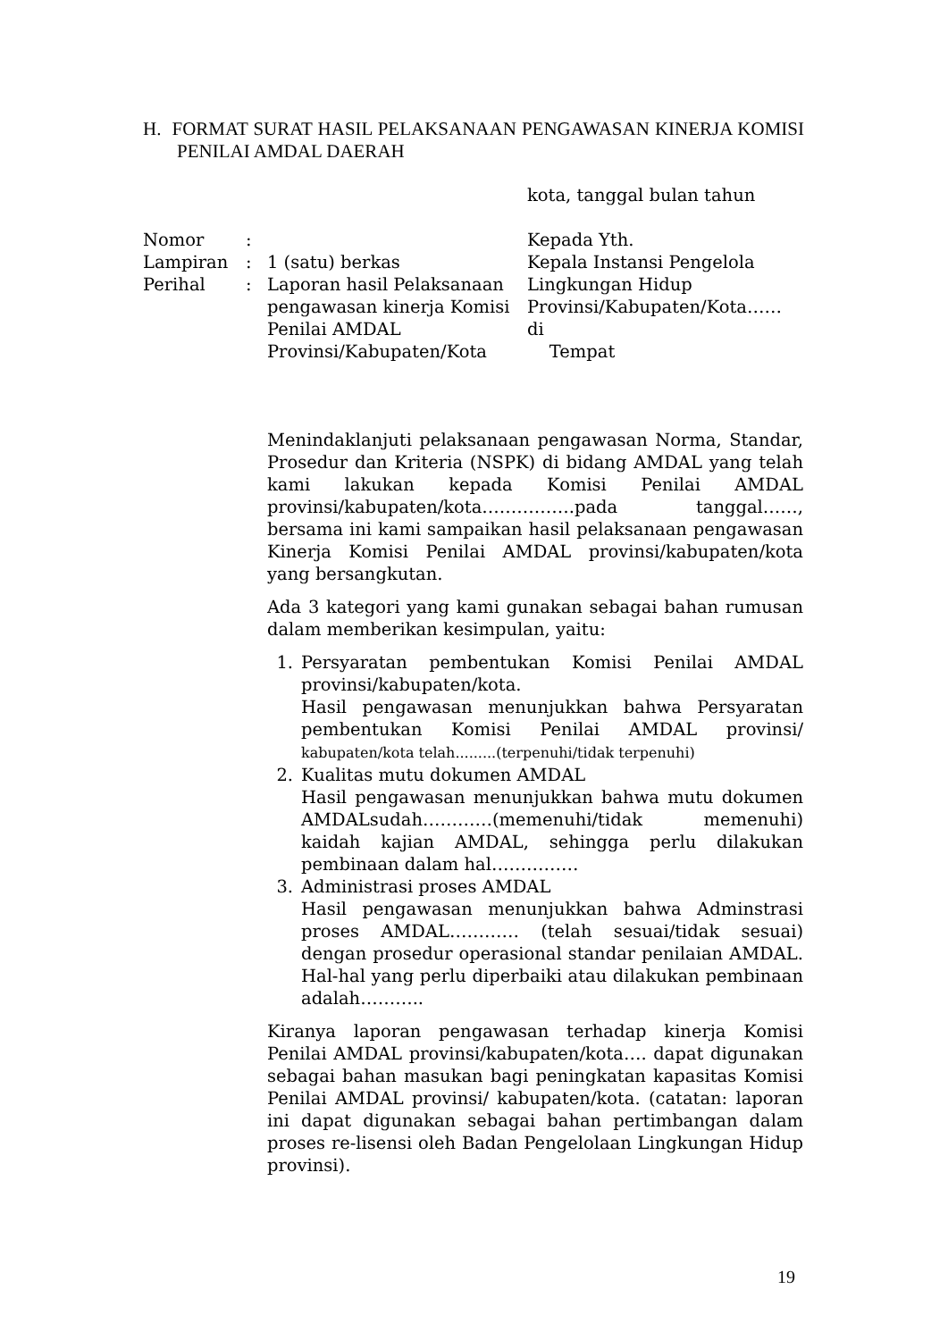H. FORMAT SURAT HASIL PELAKSANAAN PENGAWASAN KINERJA KOMISI PENILAI AMDAL DAERAH
kota, tanggal bulan tahun
Nomor :
Lampiran : 1 (satu) berkas
Perihal : Laporan hasil Pelaksanaan pengawasan kinerja Komisi Penilai AMDAL Provinsi/Kabupaten/Kota
Kepada Yth.
Kepala Instansi Pengelola
Lingkungan Hidup
Provinsi/Kabupaten/Kota……
di
Tempat
Menindaklanjuti pelaksanaan pengawasan Norma, Standar, Prosedur dan Kriteria (NSPK) di bidang AMDAL yang telah kami lakukan kepada Komisi Penilai AMDAL provinsi/kabupaten/kota…………….pada tanggal……, bersama ini kami sampaikan hasil pelaksanaan pengawasan Kinerja Komisi Penilai AMDAL provinsi/kabupaten/kota yang bersangkutan.
Ada 3 kategori yang kami gunakan sebagai bahan rumusan dalam memberikan kesimpulan, yaitu:
1. Persyaratan pembentukan Komisi Penilai AMDAL provinsi/kabupaten/kota.
Hasil pengawasan menunjukkan bahwa Persyaratan pembentukan Komisi Penilai AMDAL provinsi/ kabupaten/kota telah.........(terpenuhi/tidak terpenuhi)
2. Kualitas mutu dokumen AMDAL
Hasil pengawasan menunjukkan bahwa mutu dokumen AMDALsudah…………(memenuhi/tidak memenuhi) kaidah kajian AMDAL, sehingga perlu dilakukan pembinaan dalam hal……………
3. Administrasi proses AMDAL
Hasil pengawasan menunjukkan bahwa Adminstrasi proses AMDAL………… (telah sesuai/tidak sesuai) dengan prosedur operasional standar penilaian AMDAL. Hal-hal yang perlu diperbaiki atau dilakukan pembinaan adalah………..
Kiranya laporan pengawasan terhadap kinerja Komisi Penilai AMDAL provinsi/kabupaten/kota…. dapat digunakan sebagai bahan masukan bagi peningkatan kapasitas Komisi Penilai AMDAL provinsi/ kabupaten/kota. (catatan: laporan ini dapat digunakan sebagai bahan pertimbangan dalam proses re-lisensi oleh Badan Pengelolaan Lingkungan Hidup provinsi).
19